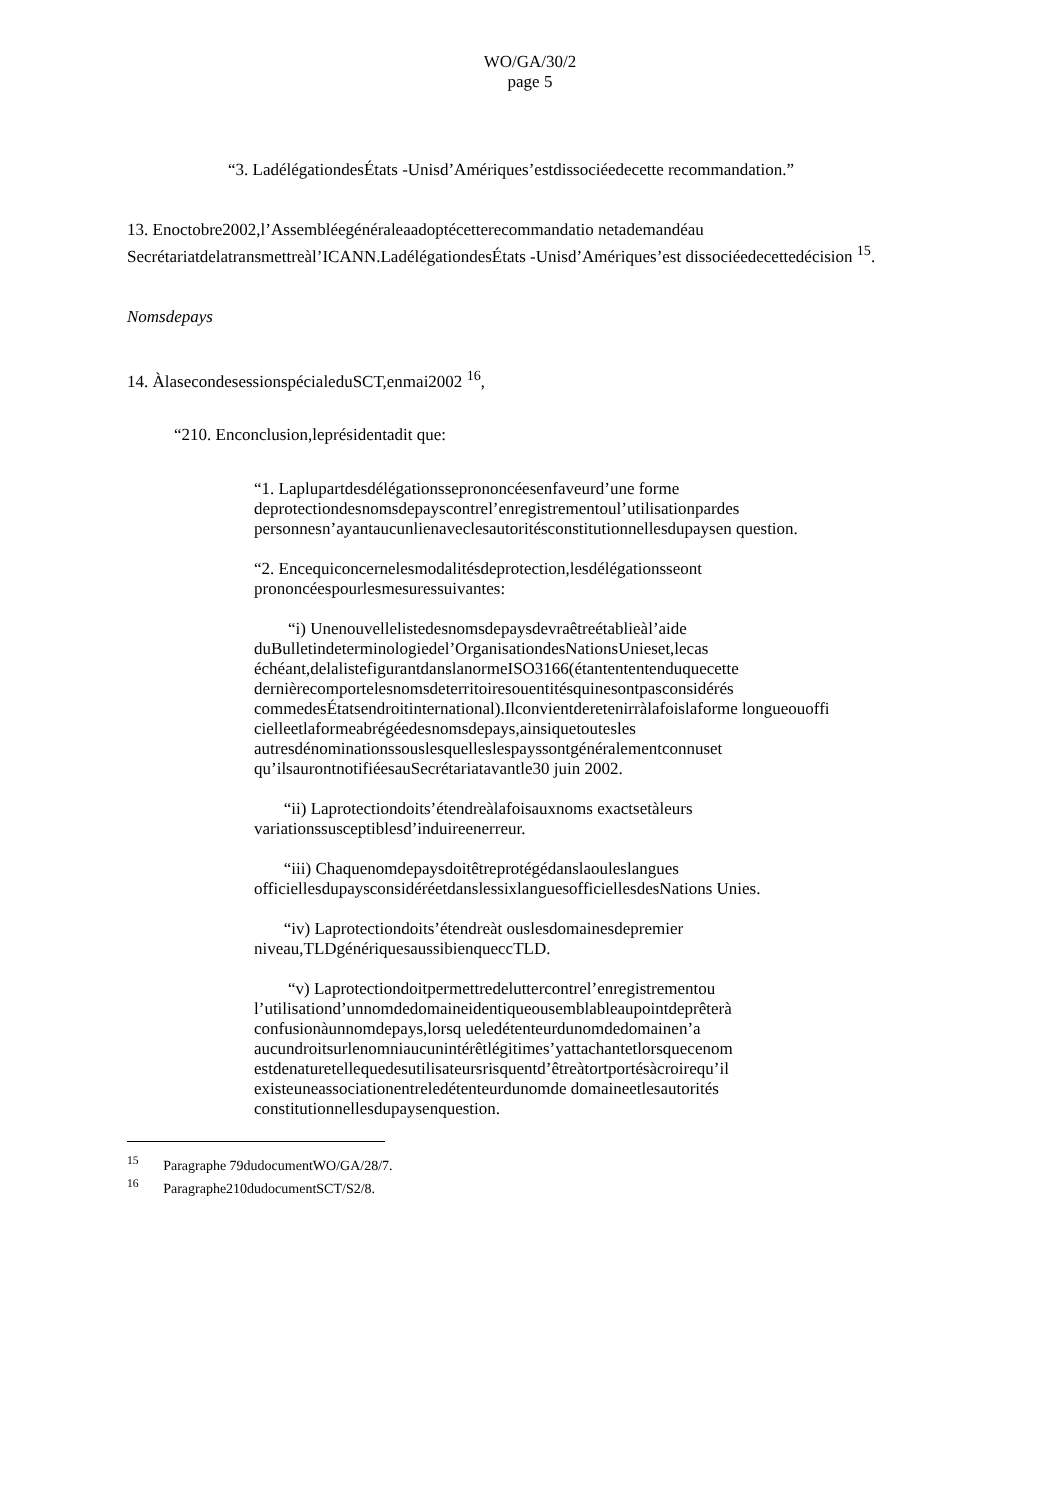WO/GA/30/2
page 5
“3. LadélégationdesÉtats -Unisd’Amériques’estdissociéedecette recommandation.”
13. Enoctobre2002,l’Assembléegénéraleaadoptécetterecommandatio netademandéau Secrétariatdelatransmettreàl’ICANN.LadélégationdesÉtats -Unisd’Amériques’est dissociéedecettedécision <sup>15</sup>.
Nomsdepays
14. ÀlasecondesessionspécialeduSCT,enmai2002 <sup>16</sup>,
“210. Enconclusion,leprésidentadit que:
“1. Laplupartdesdélégationsseprononcéesenfaveurd’une forme deprotectiondesnomsdepayscontrel’enregistrementoul’utilisationpardes personnesn’ayantaucunlienaveclesautoritésconstitutionnellesdupaysen question.
“2. Encequiconcernelesmodalitésdeprotection,lesdélégationsseont prononcéespourlesmesuressuivantes:
“i) Unenouvellelistedesnomsdepaysdevraêtreétablieàl’aide duBulletindeterminologiedel’OrganisationdesNationsUnieset,lecas échéant,delalistefigurantdanslanormeISO3166(étantententenduquecette dernièrecomportelesnomsdeterritoiresouentitésquinesontpasconsidérés commedesÉtatsendroitinternational).Ilconvientderetenirràlafoislaforme longueouoffi cielleetlaformeabrégéedesnomsdepays,ainsiquetoutesles autresdénominationssouslesquelleslespayssontgénéralementconnuset qu’ilsaurontnotifiéesauSecrétariatavantle30 juin 2002.
“ii) Laprotectiondoits’étendreàlafoisauxnoms exactsetàleurs variationssusceptiblesd’induireenerreur.
“iii) Chaquenomdepaysdoitêtreprotégédanslaouleslangues officiellesdupaysconsidéréetdanslessixlanguesofficiellesdesNations Unies.
“iv) Laprotectiondoits’étendreàt ouslesdomainesdepremier niveau,TLDgénériquesaussibienqueccTLD.
“v) Laprotectiondoitpermettredeluttercontrel’enregistrementou l’utilisationd’unnomdedomaineidentiqueousemblableaupointdeprêterà confusionàunnomdepays,lorsq ueledétenteurdunomdedomainen’a aucundroitsurlenomniaucunintérêtlégitimes’yattachantetlorsquecenom estdenaturetellequedesutilisateursrisquentd’êtreàtortportésàcroirequ’il existeuneassociationentreledétenteurdunomde domaineetlesautorités constitutionnellesdupaysenquestion.
<sup>15</sup> Paragraphe 79dudocumentWO/GA/28/7.
<sup>16</sup> Paragraphe210dudocumentSCT/S2/8.